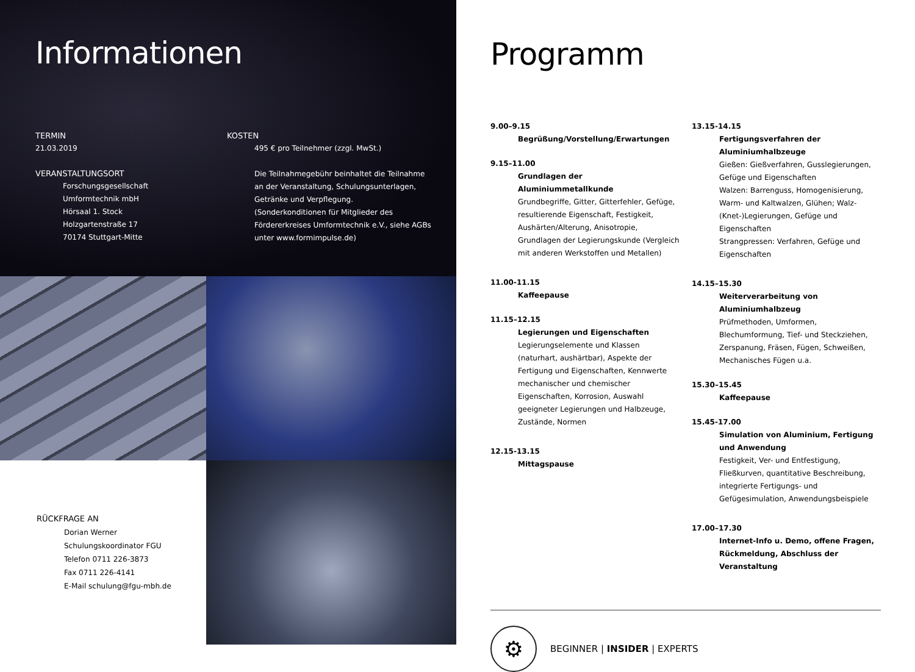Informationen
TERMIN
21.03.2019
VERANSTALTUNGSORT
Forschungsgesellschaft
Umformtechnik mbH
Hörsaal 1. Stock
Holzgartenstraße 17
70174 Stuttgart-Mitte
KOSTEN
495 € pro Teilnehmer (zzgl. MwSt.)
Die Teilnahmegebühr beinhaltet die Teilnahme an der Veranstaltung, Schulungsunterlagen, Getränke und Verpflegung.
(Sonderkonditionen für Mitglieder des Fördererkreises Umformtechnik e.V., siehe AGBs unter www.formimpulse.de)
RÜCKFRAGE AN
Dorian Werner
Schulungskoordinator FGU
Telefon 0711 226-3873
Fax 0711 226-4141
E-Mail schulung@fgu-mbh.de
Programm
9.00–9.15
Begrüßung/Vorstellung/Erwartungen
9.15–11.00
Grundlagen der Aluminiummetallkunde
Grundbegriffe, Gitter, Gitterfehler, Gefüge, resultierende Eigenschaft, Festigkeit, Aushärten/Alterung, Anisotropie, Grundlagen der Legierungskunde (Vergleich mit anderen Werkstoffen und Metallen)
11.00-11.15
Kaffeepause
11.15–12.15
Legierungen und Eigenschaften
Legierungselemente und Klassen (naturhart, aushärtbar), Aspekte der Fertigung und Eigenschaften, Kennwerte mechanischer und chemischer Eigenschaften, Korrosion, Auswahl geeigneter Legierungen und Halbzeuge, Zustände, Normen
12.15-13.15
Mittagspause
13.15-14.15
Fertigungsverfahren der Aluminiumhalbzeuge
Gießen: Gießverfahren, Gusslegierungen, Gefüge und Eigenschaften
Walzen: Barrenguss, Homogenisierung, Warm- und Kaltwalzen, Glühen; Walz- (Knet-)Legierungen, Gefüge und Eigenschaften
Strangpressen: Verfahren, Gefüge und Eigenschaften
14.15–15.30
Weiterverarbeitung von Aluminiumhalbzeug
Prüfmethoden, Umformen, Blechumformung, Tief- und Steckziehen, Zerspanung, Fräsen, Fügen, Schweißen, Mechanisches Fügen u.a.
15.30–15.45
Kaffeepause
15.45-17.00
Simulation von Aluminium, Fertigung und Anwendung
Festigkeit, Ver- und Entfestigung, Fließkurven, quantitative Beschreibung, integrierte Fertigungs- und Gefügesimulation, Anwendungsbeispiele
17.00–17.30
Internet-Info u. Demo, offene Fragen, Rückmeldung, Abschluss der Veranstaltung
⚙
BEGINNER | INSIDER | EXPERTS